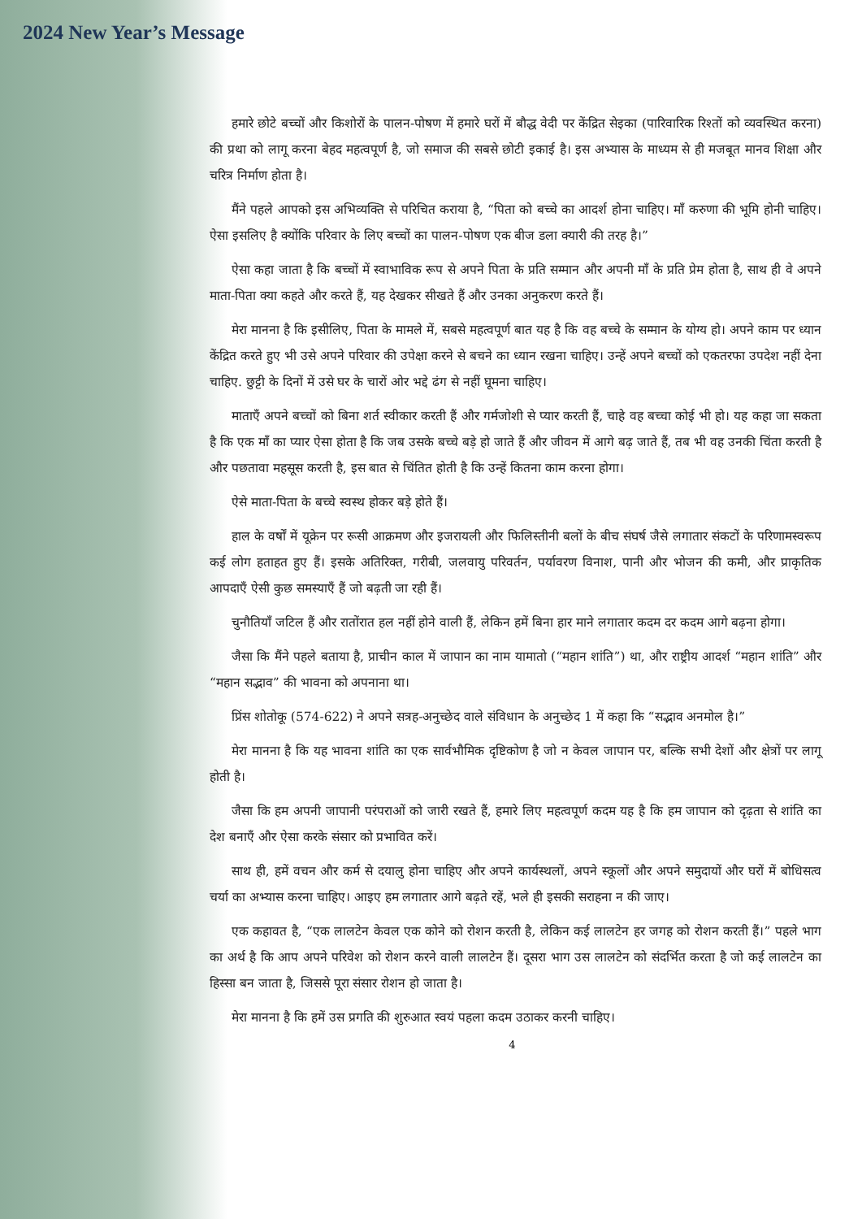2024 New Year’s Message
हमारे छोटे बच्चों और किशोरों के पालन-पोषण में हमारे घरों में बौद्ध वेदी पर केंद्रित सेइका (पारिवारिक रिश्तों को व्यवस्थित करना) की प्रथा को लागू करना बेहद महत्वपूर्ण है, जो समाज की सबसे छोटी इकाई है। इस अभ्यास के माध्यम से ही मजबूत मानव शिक्षा और चरित्र निर्माण होता है।
मैंने पहले आपको इस अभिव्यक्ति से परिचित कराया है, “पिता को बच्चे का आदर्श होना चाहिए। माँ करुणा की भूमि होनी चाहिए। ऐसा इसलिए है क्योंकि परिवार के लिए बच्चों का पालन-पोषण एक बीज डला क्यारी की तरह है।”
ऐसा कहा जाता है कि बच्चों में स्वाभाविक रूप से अपने पिता के प्रति सम्मान और अपनी माँ के प्रति प्रेम होता है, साथ ही वे अपने माता-पिता क्या कहते और करते हैं, यह देखकर सीखते हैं और उनका अनुकरण करते हैं।
मेरा मानना है कि इसीलिए, पिता के मामले में, सबसे महत्वपूर्ण बात यह है कि वह बच्चे के सम्मान के योग्य हो। अपने काम पर ध्यान केंद्रित करते हुए भी उसे अपने परिवार की उपेक्षा करने से बचने का ध्यान रखना चाहिए। उन्हें अपने बच्चों को एकतरफा उपदेश नहीं देना चाहिए. छुट्टी के दिनों में उसे घर के चारों ओर भद्दे ढंग से नहीं घूमना चाहिए।
माताएँ अपने बच्चों को बिना शर्त स्वीकार करती हैं और गर्मजोशी से प्यार करती हैं, चाहे वह बच्चा कोई भी हो। यह कहा जा सकता है कि एक माँ का प्यार ऐसा होता है कि जब उसके बच्चे बड़े हो जाते हैं और जीवन में आगे बढ़ जाते हैं, तब भी वह उनकी चिंता करती है और पछतावा महसूस करती है, इस बात से चिंतित होती है कि उन्हें कितना काम करना होगा।
ऐसे माता-पिता के बच्चे स्वस्थ होकर बड़े होते हैं।
हाल के वर्षों में यूक्रेन पर रूसी आक्रमण और इजरायली और फिलिस्तीनी बलों के बीच संघर्ष जैसे लगातार संकटों के परिणामस्वरूप कई लोग हताहत हुए हैं। इसके अतिरिक्त, गरीबी, जलवायु परिवर्तन, पर्यावरण विनाश, पानी और भोजन की कमी, और प्राकृतिक आपदाएँ ऐसी कुछ समस्याएँ हैं जो बढ़ती जा रही हैं।
चुनौतियाँ जटिल हैं और रातोंरात हल नहीं होने वाली हैं, लेकिन हमें बिना हार माने लगातार कदम दर कदम आगे बढ़ना होगा।
जैसा कि मैंने पहले बताया है, प्राचीन काल में जापान का नाम यामातो (“महान शांति”) था, और राष्ट्रीय आदर्श “महान शांति” और “महान सद्भाव” की भावना को अपनाना था।
प्रिंस शोतोकू (574-622) ने अपने सत्रह-अनुच्छेद वाले संविधान के अनुच्छेद 1 में कहा कि “सद्भाव अनमोल है।”
मेरा मानना है कि यह भावना शांति का एक सार्वभौमिक दृष्टिकोण है जो न केवल जापान पर, बल्कि सभी देशों और क्षेत्रों पर लागू होती है।
जैसा कि हम अपनी जापानी परंपराओं को जारी रखते हैं, हमारे लिए महत्वपूर्ण कदम यह है कि हम जापान को दृढ़ता से शांति का देश बनाएँ और ऐसा करके संसार को प्रभावित करें।
साथ ही, हमें वचन और कर्म से दयालु होना चाहिए और अपने कार्यस्थलों, अपने स्कूलों और अपने समुदायों और घरों में बोधिसत्व चर्या का अभ्यास करना चाहिए। आइए हम लगातार आगे बढ़ते रहें, भले ही इसकी सराहना न की जाए।
एक कहावत है, “एक लालटेन केवल एक कोने को रोशन करती है, लेकिन कई लालटेन हर जगह को रोशन करती हैं।” पहले भाग का अर्थ है कि आप अपने परिवेश को रोशन करने वाली लालटेन हैं। दूसरा भाग उस लालटेन को संदर्भित करता है जो कई लालटेन का हिस्सा बन जाता है, जिससे पूरा संसार रोशन हो जाता है।
मेरा मानना है कि हमें उस प्रगति की शुरुआत स्वयं पहला कदम उठाकर करनी चाहिए।
4